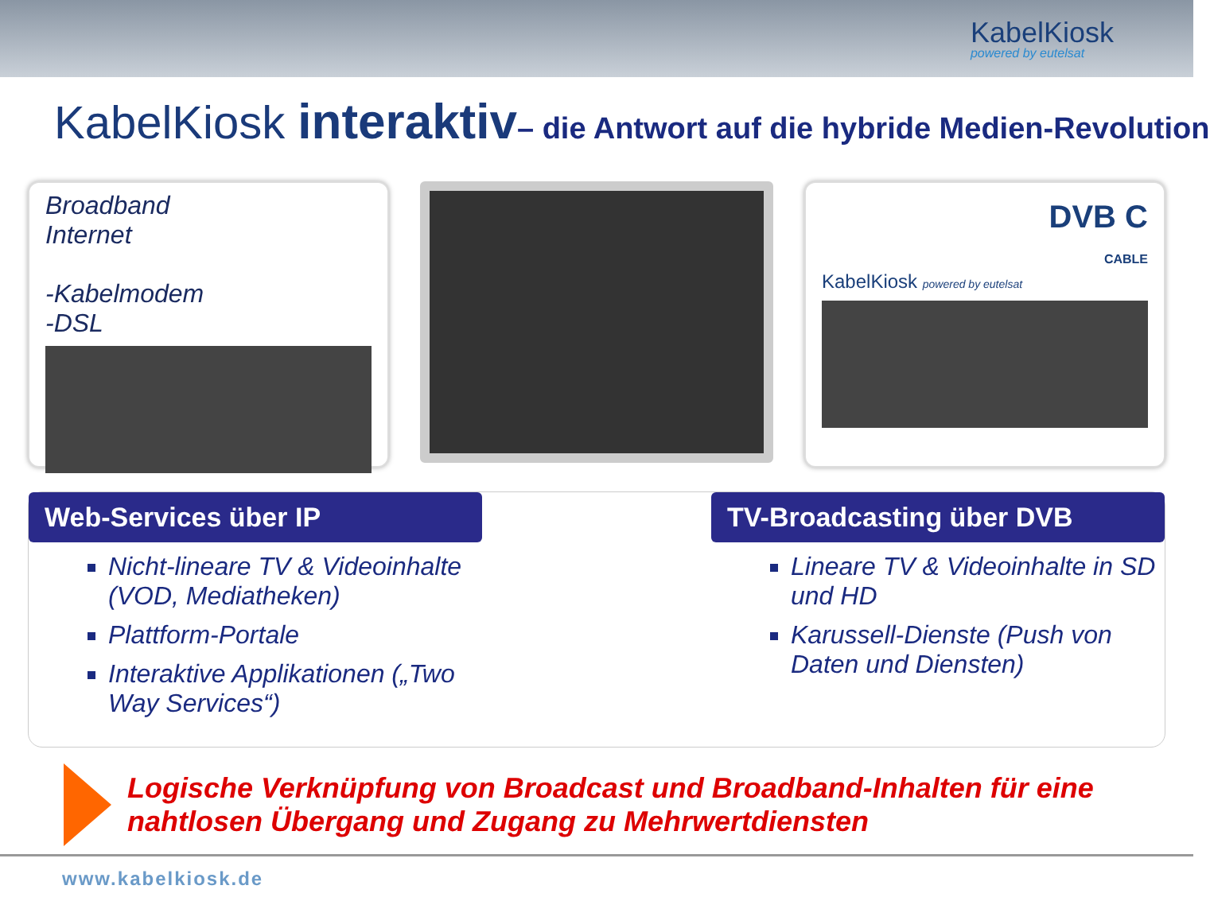KabelKiosk
powered by eutelsat
KabelKiosk interaktiv– die Antwort auf die hybride Medien-Revolution
Broadband
Internet
-Kabelmodem
-DSL
DVB C
CABLE
KabelKiosk powered by eutelsat
Web-Services über IP
Nicht-lineare TV & Videoinhalte (VOD, Mediatheken)
Plattform-Portale
Interaktive Applikationen („Two Way Services“)
TV-Broadcasting über DVB
Lineare TV & Videoinhalte in SD und HD
Karussell-Dienste (Push von Daten und Diensten)
Logische Verknüpfung von Broadcast und Broadband-Inhalten für eine
nahtlosen Übergang und Zugang zu Mehrwertdiensten
www.kabelkiosk.de